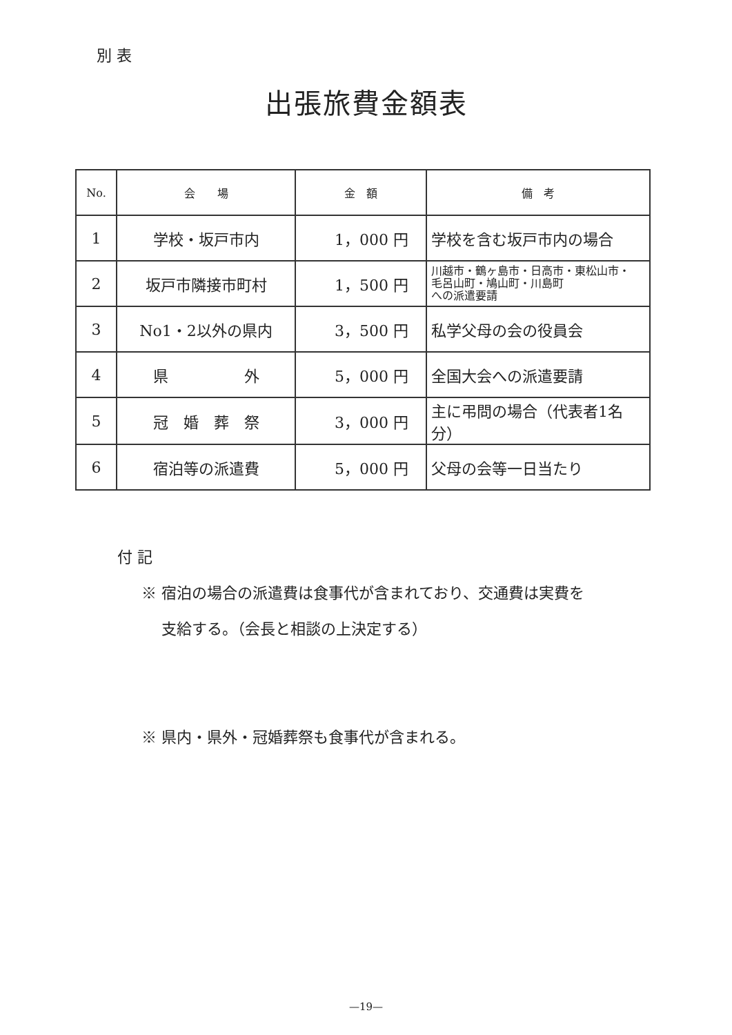別 表
出張旅費金額表
| No. | 会 場 | 金 額 | 備 考 |
| --- | --- | --- | --- |
| 1 | 学校・坂戸市内 | 1，000 円 | 学校を含む坂戸市内の場合 |
| 2 | 坂戸市隣接市町村 | 1，500 円 | 川越市・鶴ヶ島市・日高市・東松山市・ 毛呂山町・鳩山町・川島町 への派遣要請 |
| 3 | No1・2以外の県内 | 3，500 円 | 私学父母の会の役員会 |
| 4 | 県 外 | 5，000 円 | 全国大会への派遣要請 |
| 5 | 冠 婚 葬 祭 | 3，000 円 | 主に弔問の場合（代表者1名分） |
| 6 | 宿泊等の派遣費 | 5，000 円 | 父母の会等一日当たり |
付 記
※ 宿泊の場合の派遣費は食事代が含まれており、交通費は実費を
　 支給する。（会長と相談の上決定する）
※ 県内・県外・冠婚葬祭も食事代が含まれる。
—19—